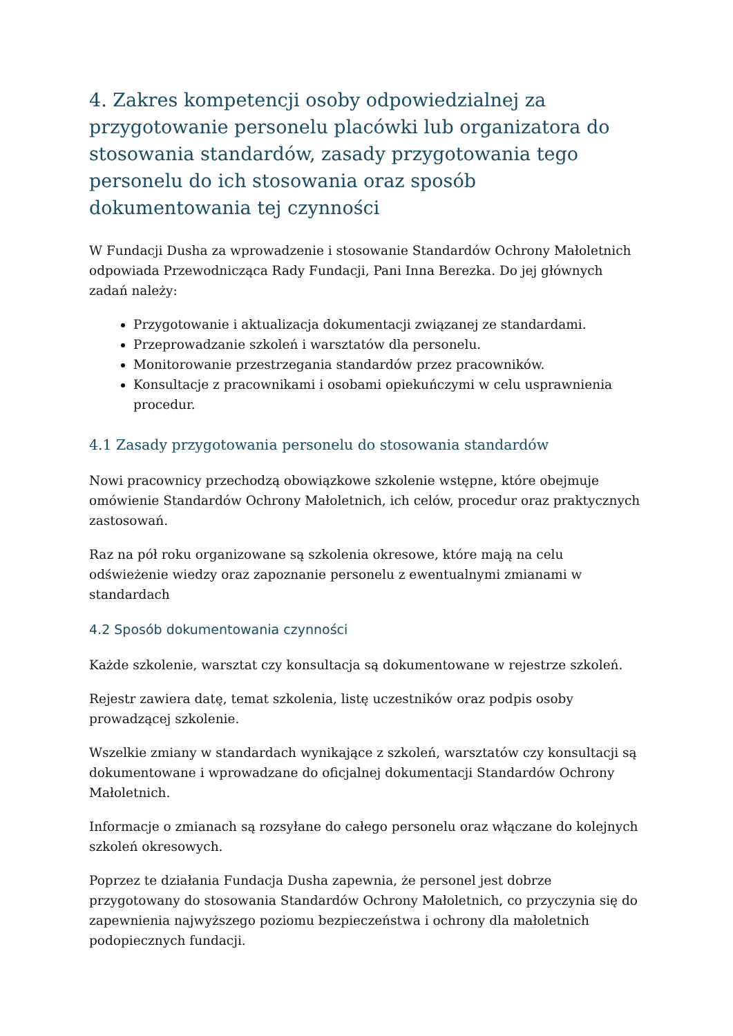4. Zakres kompetencji osoby odpowiedzialnej za przygotowanie personelu placówki lub organizatora do stosowania standardów, zasady przygotowania tego personelu do ich stosowania oraz sposób dokumentowania tej czynności
W Fundacji Dusha za wprowadzenie i stosowanie Standardów Ochrony Małoletnich odpowiada Przewodnicząca Rady Fundacji, Pani Inna Berezka. Do jej głównych zadań należy:
Przygotowanie i aktualizacja dokumentacji związanej ze standardami.
Przeprowadzanie szkoleń i warsztatów dla personelu.
Monitorowanie przestrzegania standardów przez pracowników.
Konsultacje z pracownikami i osobami opiekuńczymi w celu usprawnienia procedur.
4.1 Zasady przygotowania personelu do stosowania standardów
Nowi pracownicy przechodzą obowiązkowe szkolenie wstępne, które obejmuje omówienie Standardów Ochrony Małoletnich, ich celów, procedur oraz praktycznych zastosowań.
Raz na pół roku organizowane są szkolenia okresowe, które mają na celu odświeżenie wiedzy oraz zapoznanie personelu z ewentualnymi zmianami w standardach
4.2 Sposób dokumentowania czynności
Każde szkolenie, warsztat czy konsultacja są dokumentowane w rejestrze szkoleń.
Rejestr zawiera datę, temat szkolenia, listę uczestników oraz podpis osoby prowadzącej szkolenie.
Wszelkie zmiany w standardach wynikające z szkoleń, warsztatów czy konsultacji są dokumentowane i wprowadzane do oficjalnej dokumentacji Standardów Ochrony Małoletnich.
Informacje o zmianach są rozsyłane do całego personelu oraz włączane do kolejnych szkoleń okresowych.
Poprzez te działania Fundacja Dusha zapewnia, że personel jest dobrze przygotowany do stosowania Standardów Ochrony Małoletnich, co przyczynia się do zapewnienia najwyższego poziomu bezpieczeństwa i ochrony dla małoletnich podopiecznych fundacji.